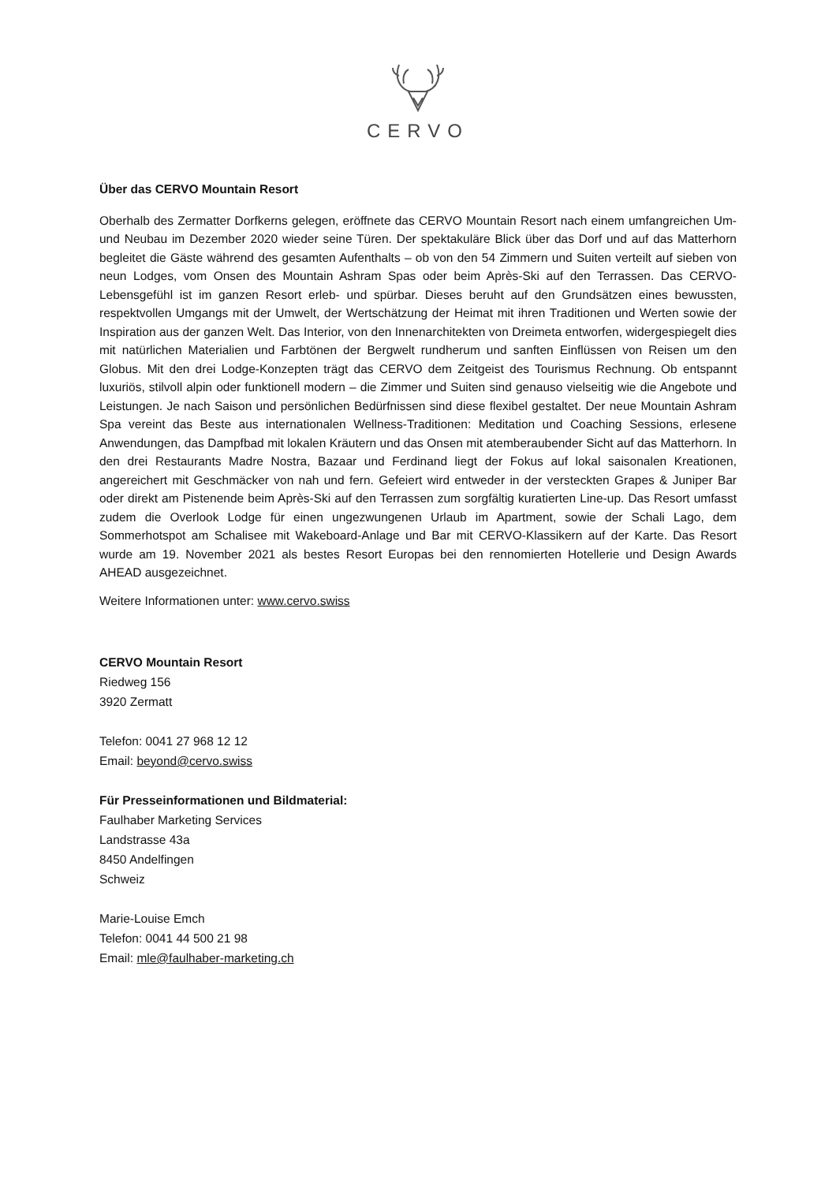CERVO
Über das CERVO Mountain Resort
Oberhalb des Zermatter Dorfkerns gelegen, eröffnete das CERVO Mountain Resort nach einem umfangreichen Um- und Neubau im Dezember 2020 wieder seine Türen. Der spektakuläre Blick über das Dorf und auf das Matterhorn begleitet die Gäste während des gesamten Aufenthalts – ob von den 54 Zimmern und Suiten verteilt auf sieben von neun Lodges, vom Onsen des Mountain Ashram Spas oder beim Après-Ski auf den Terrassen. Das CERVO-Lebensgefühl ist im ganzen Resort erleb- und spürbar. Dieses beruht auf den Grundsätzen eines bewussten, respektvollen Umgangs mit der Umwelt, der Wertschätzung der Heimat mit ihren Traditionen und Werten sowie der Inspiration aus der ganzen Welt. Das Interior, von den Innenarchitekten von Dreimeta entworfen, widergespiegelt dies mit natürlichen Materialien und Farbtönen der Bergwelt rundherum und sanften Einflüssen von Reisen um den Globus. Mit den drei Lodge-Konzepten trägt das CERVO dem Zeitgeist des Tourismus Rechnung. Ob entspannt luxuriös, stilvoll alpin oder funktionell modern – die Zimmer und Suiten sind genauso vielseitig wie die Angebote und Leistungen. Je nach Saison und persönlichen Bedürfnissen sind diese flexibel gestaltet. Der neue Mountain Ashram Spa vereint das Beste aus internationalen Wellness-Traditionen: Meditation und Coaching Sessions, erlesene Anwendungen, das Dampfbad mit lokalen Kräutern und das Onsen mit atemberaubender Sicht auf das Matterhorn. In den drei Restaurants Madre Nostra, Bazaar und Ferdinand liegt der Fokus auf lokal saisonalen Kreationen, angereichert mit Geschmäcker von nah und fern. Gefeiert wird entweder in der versteckten Grapes & Juniper Bar oder direkt am Pistenende beim Après-Ski auf den Terrassen zum sorgfältig kuratierten Line-up. Das Resort umfasst zudem die Overlook Lodge für einen ungezwungenen Urlaub im Apartment, sowie der Schali Lago, dem Sommerhotspot am Schalisee mit Wakeboard-Anlage und Bar mit CERVO-Klassikern auf der Karte. Das Resort wurde am 19. November 2021 als bestes Resort Europas bei den rennomierten Hotellerie und Design Awards AHEAD ausgezeichnet.
Weitere Informationen unter: www.cervo.swiss
CERVO Mountain Resort
Riedweg 156
3920 Zermatt
Telefon: 0041 27 968 12 12
Email: beyond@cervo.swiss
Für Presseinformationen und Bildmaterial:
Faulhaber Marketing Services
Landstrasse 43a
8450 Andelfingen
Schweiz
Marie-Louise Emch
Telefon: 0041 44 500 21 98
Email: mle@faulhaber-marketing.ch